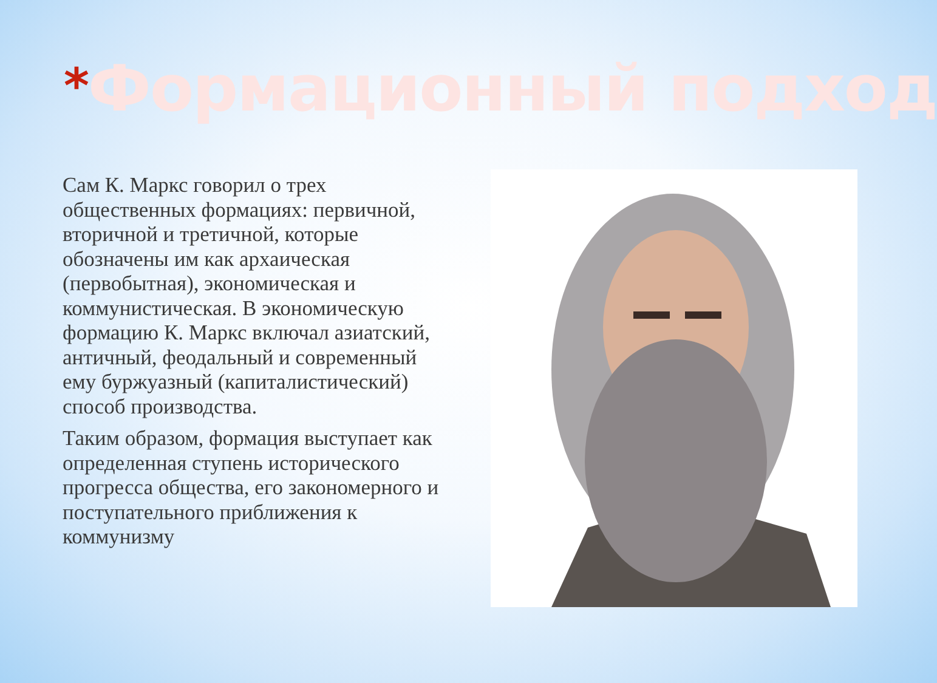*Формационный подход
Сам К. Маркс говорил о трех общественных формациях: первичной, вторичной и третичной, которые обозначены им как архаическая (первобытная), экономическая и коммунистическая. В экономическую формацию К. Маркс включал азиатский, античный, феодальный и современный ему буржуазный (капиталистический) способ производства.
Таким образом, формация выступает как определенная ступень исторического прогресса общества, его закономерного и поступательного приближения к коммунизму